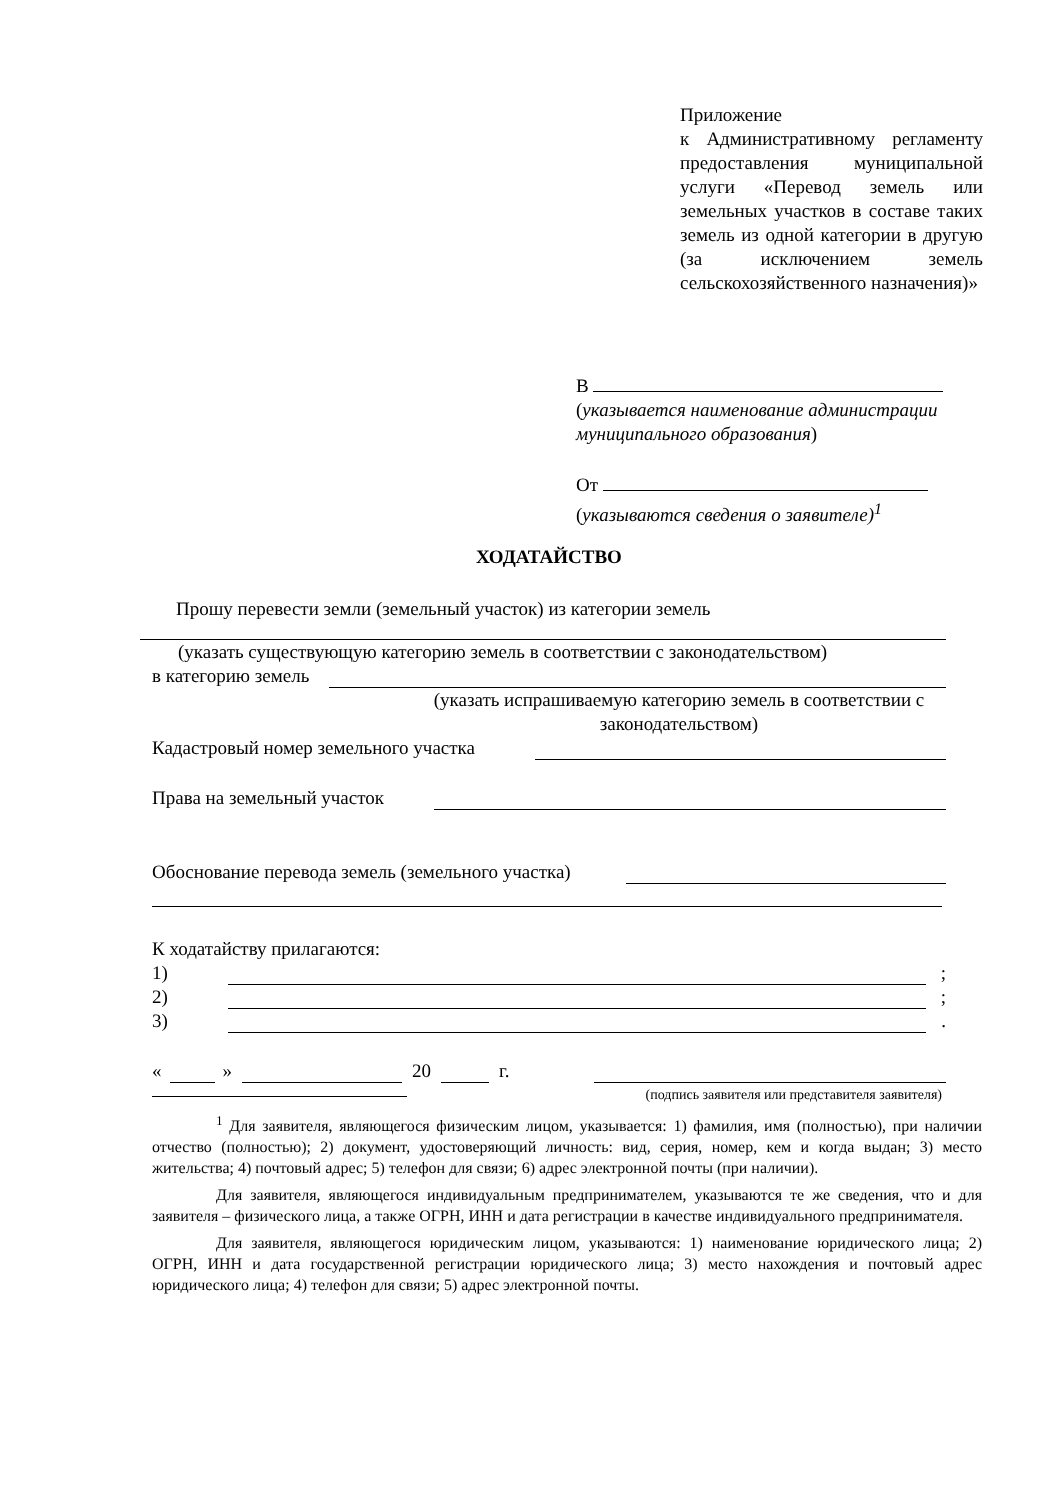Приложение
к Административному регламенту предоставления муниципальной услуги «Перевод земель или земельных участков в составе таких земель из одной категории в другую (за исключением земель сельскохозяйственного назначения)»
В
(указывается наименование администрации муниципального образования)
От
(указываются сведения о заявителе)<sup>1</sup>
ХОДАТАЙСТВО
Прошу перевести земли (земельный участок) из категории земель
(указать существующую категорию земель в соответствии с законодательством)
в категорию земель
(указать испрашиваемую категорию земель в соответствии с законодательством)
Кадастровый номер земельного участка
Права на земельный участок
Обоснование перевода земель (земельного участка)
К ходатайству прилагаются:
1)
;
2)
;
3)
.
« » 20 г.
(подпись заявителя или представителя заявителя)
<sup>1</sup> Для заявителя, являющегося физическим лицом, указывается: 1) фамилия, имя (полностью), при наличии отчество (полностью); 2) документ, удостоверяющий личность: вид, серия, номер, кем и когда выдан; 3) место жительства; 4) почтовый адрес; 5) телефон для связи; 6) адрес электронной почты (при наличии).
Для заявителя, являющегося индивидуальным предпринимателем, указываются те же сведения, что и для заявителя – физического лица, а также ОГРН, ИНН и дата регистрации в качестве индивидуального предпринимателя.
Для заявителя, являющегося юридическим лицом, указываются: 1) наименование юридического лица; 2) ОГРН, ИНН и дата государственной регистрации юридического лица; 3) место нахождения и почтовый адрес юридического лица; 4) телефон для связи; 5) адрес электронной почты.